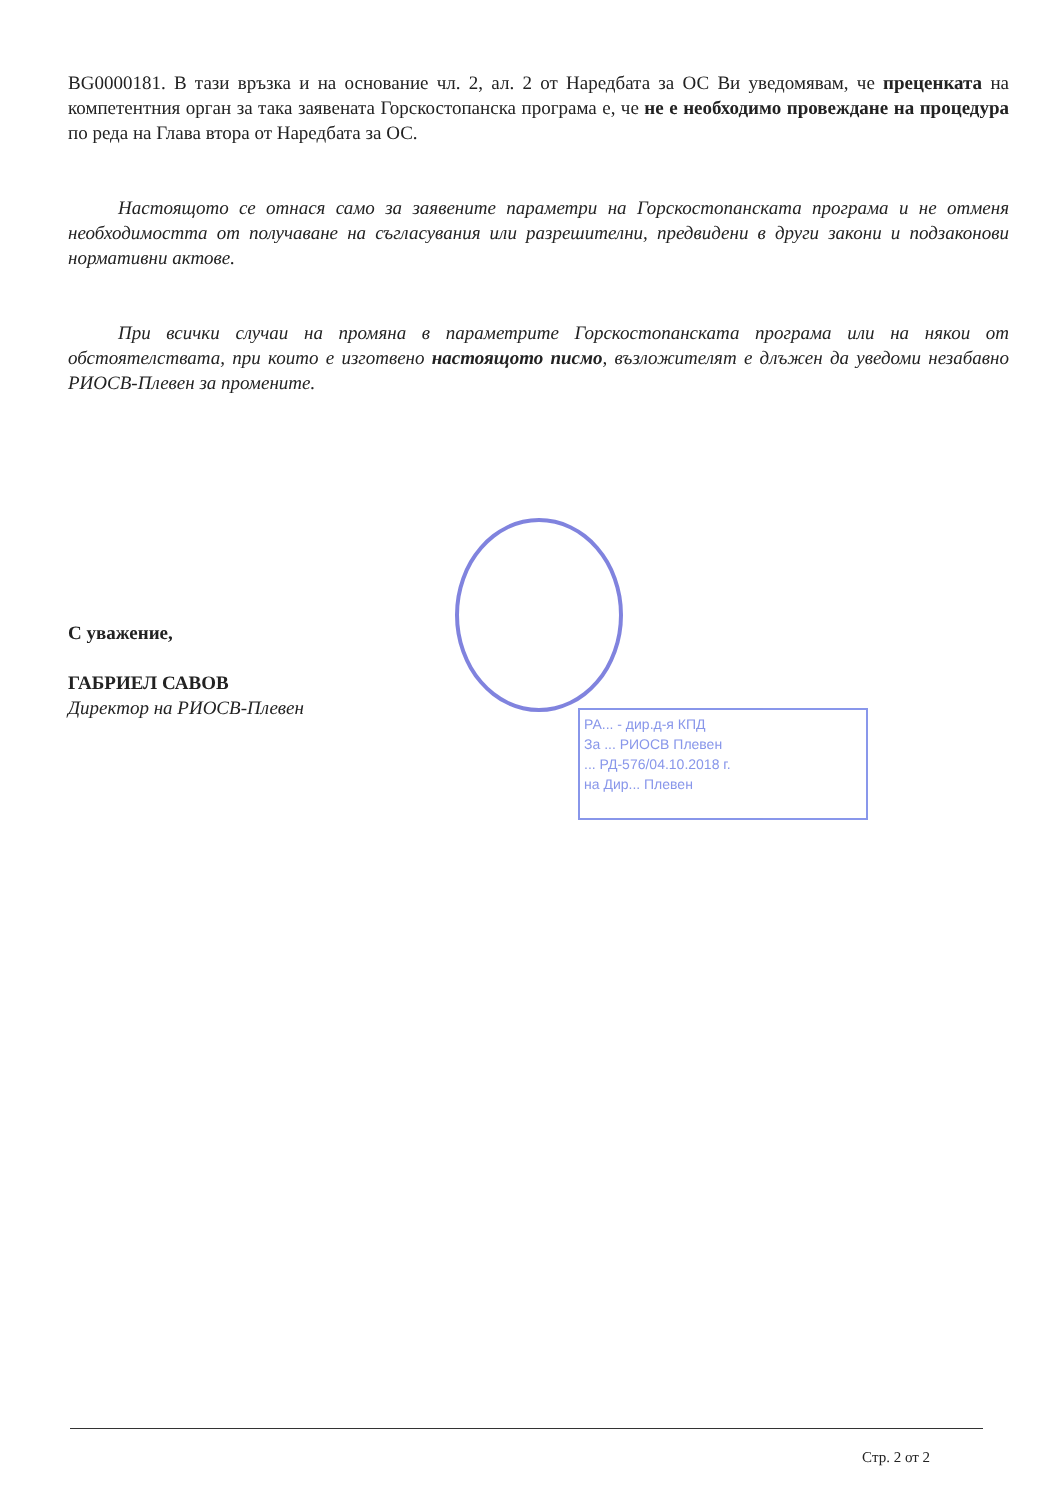BG0000181. В тази връзка и на основание чл. 2, ал. 2 от Наредбата за ОС Ви уведомявам, че преценката на компетентния орган за така заявената Горскостопанска програма е, че не е необходимо провеждане на процедура по реда на Глава втора от Наредбата за ОС.
Настоящото се отнася само за заявените параметри на Горскостопанската програма и не отменя необходимостта от получаване на съгласувания или разрешителни, предвидени в други закони и подзаконови нормативни актове.
При всички случаи на промяна в параметрите Горскостопанската програма или на някои от обстоятелствата, при които е изготвено настоящото писмо, възложителят е длъжен да уведоми незабавно РИОСВ-Плевен за промените.
С уважение,
ГАБРИЕЛ САВОВ
Директор на РИОСВ-Плевен
РА... - дир.д-я КПД
За ... РИОСВ Плевен
... РД-576/04.10.2018 г.
на Дир... Плевен
Стр. 2 от 2